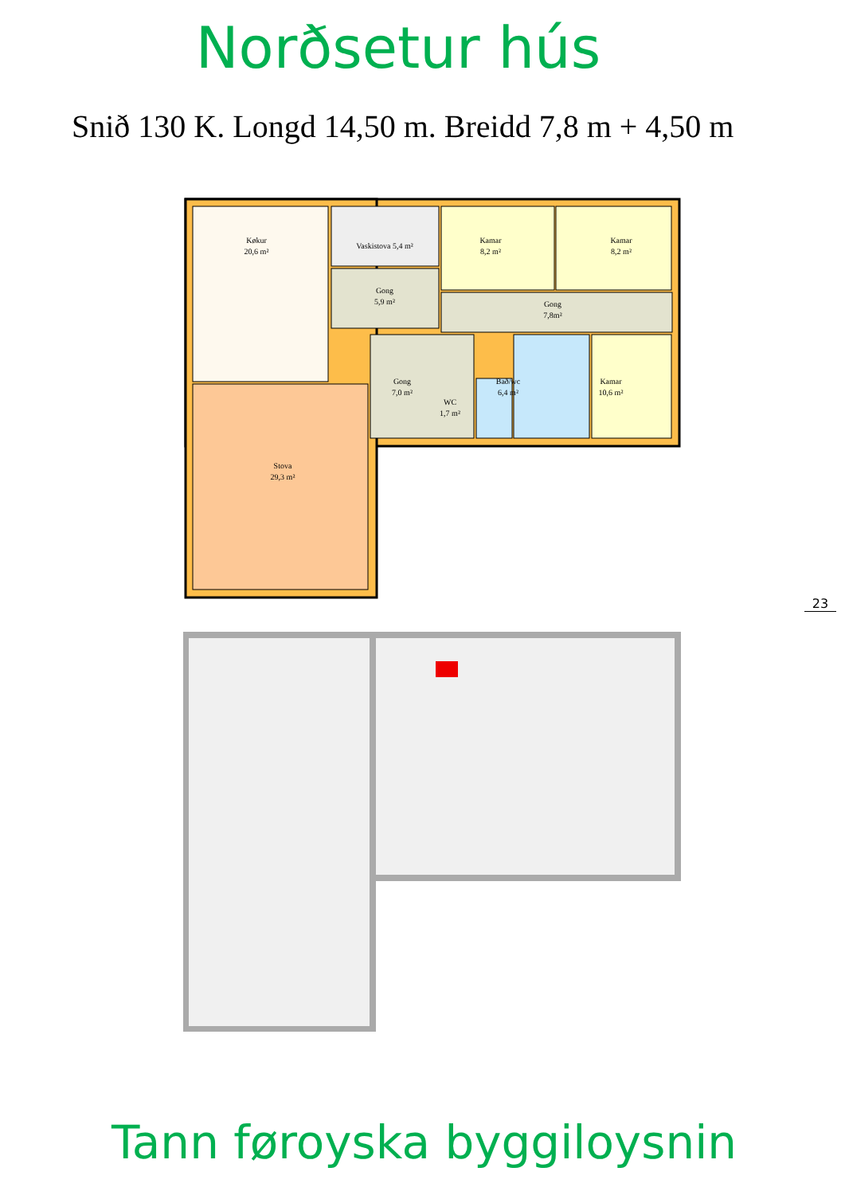Norðsetur hús
Snið 130 K. Longd 14,50 m. Breidd 7,8 m + 4,50 m
Køkur
20,6 m²
Vaskistova 5,4 m²
Gong
5,9 m²
Kamar
8,2 m²
Kamar
8,2 m²
Gong
7,8m²
Gong
7,0 m²
WC
1,7 m²
Bað/wc
6,4 m²
Kamar
10,6 m²
Stova
29,3 m²
23
Tann føroyska byggiloysnin